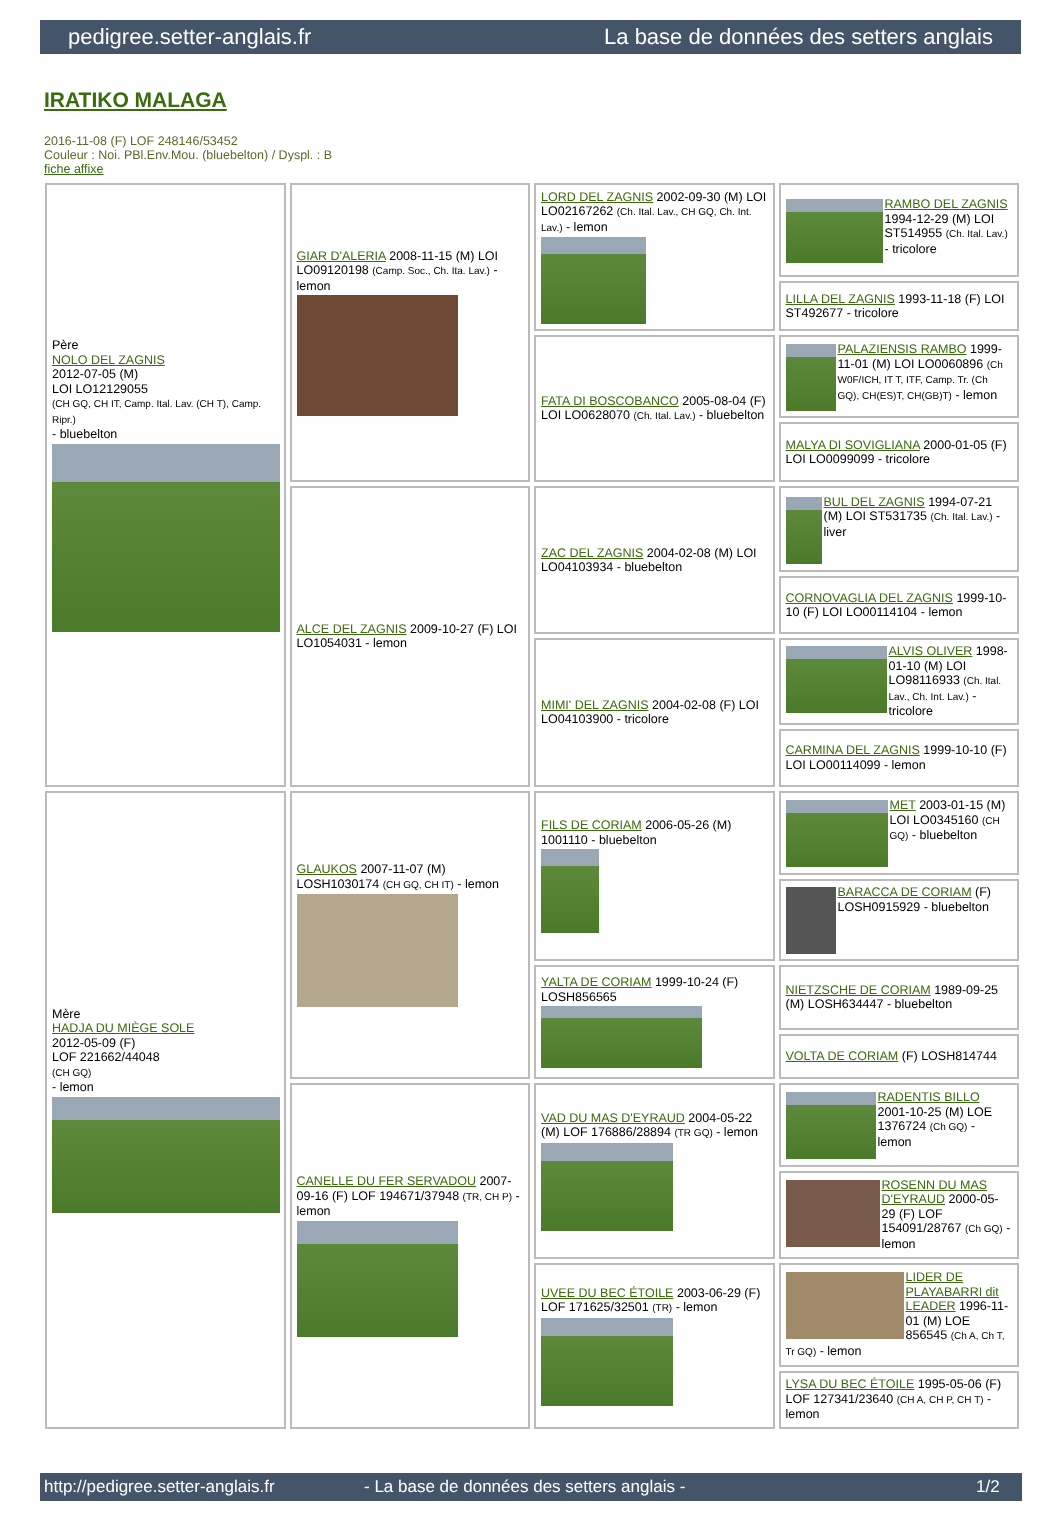pedigree.setter-anglais.fr La base de données des setters anglais
IRATIKO MALAGA
2016-11-08 (F) LOF 248146/53452
Couleur : Noi. PBl.Env.Mou. (bluebelton) / Dyspl. : B
fiche affixe
| Père NOLO DEL ZAGNIS 2012-07-05 (M) LOI LO12129055 (CH GQ, CH IT, Camp. Ital. Lav. (CH T), Camp. Ripr.) - bluebelton | GIAR D'ALERIA 2008-11-15 (M) LOI LO09120198 (Camp. Soc., Ch. Ita. Lav.) - lemon | LORD DEL ZAGNIS 2002-09-30 (M) LOI LO02167262 (Ch. Ital. Lav., CH GQ, Ch. Int. Lav.) - lemon | RAMBO DEL ZAGNIS 1994-12-29 (M) LOI ST514955 (Ch. Ital. Lav.) - tricolore |
| | | | LILLA DEL ZAGNIS 1993-11-18 (F) LOI ST492677 - tricolore |
| | | FATA DI BOSCOBANCO 2005-08-04 (F) LOI LO0628070 (Ch. Ital. Lav.) - bluebelton | PALAZIENSIS RAMBO 1999-11-01 (M) LOI LO0060896 (Ch W0F/ICH, IT T, ITF, Camp. Tr. (Ch GQ), CH(ES)T, CH(GB)T) - lemon |
| | | | MALYA DI SOVIGLIANA 2000-01-05 (F) LOI LO0099099 - tricolore |
| | ALCE DEL ZAGNIS 2009-10-27 (F) LOI LO1054031 - lemon | ZAC DEL ZAGNIS 2004-02-08 (M) LOI LO04103934 - bluebelton | BUL DEL ZAGNIS 1994-07-21 (M) LOI ST531735 (Ch. Ital. Lav.) - liver |
| | | | CORNOVAGLIA DEL ZAGNIS 1999-10-10 (F) LOI LO00114104 - lemon |
| | | MIMI' DEL ZAGNIS 2004-02-08 (F) LOI LO04103900 - tricolore | ALVIS OLIVER 1998-01-10 (M) LOI LO98116933 (Ch. Ital. Lav., Ch. Int. Lav.) - tricolore |
| | | | CARMINA DEL ZAGNIS 1999-10-10 (F) LOI LO00114099 - lemon |
| Mère HADJA DU MIÈGE SOLE 2012-05-09 (F) LOF 221662/44048 (CH GQ) - lemon | GLAUKOS 2007-11-07 (M) LOSH1030174 (CH GQ, CH IT) - lemon | FILS DE CORIAM 2006-05-26 (M) 1001110 - bluebelton | MET 2003-01-15 (M) LOI LO0345160 (CH GQ) - bluebelton |
| | | | BARACCA DE CORIAM (F) LOSH0915929 - bluebelton |
| | | YALTA DE CORIAM 1999-10-24 (F) LOSH856565 | NIETZSCHE DE CORIAM 1989-09-25 (M) LOSH634447 - bluebelton |
| | | | VOLTA DE CORIAM (F) LOSH814744 |
| | CANELLE DU FER SERVADOU 2007-09-16 (F) LOF 194671/37948 (TR, CH P) - lemon | VAD DU MAS D'EYRAUD 2004-05-22 (M) LOF 176886/28894 (TR GQ) - lemon | RADENTIS BILLO 2001-10-25 (M) LOE 1376724 (Ch GQ) - lemon |
| | | | ROSENN DU MAS D'EYRAUD 2000-05-29 (F) LOF 154091/28767 (Ch GQ) - lemon |
| | | UVEE DU BEC ÉTOILE 2003-06-29 (F) LOF 171625/32501 (TR) - lemon | LIDER DE PLAYABARRI dit LEADER 1996-11-01 (M) LOE 856545 (Ch A, Ch T, Tr GQ) - lemon |
| | | | LYSA DU BEC ÉTOILE 1995-05-06 (F) LOF 127341/23640 (CH A, CH P, CH T) - lemon |
http://pedigree.setter-anglais.fr - La base de données des setters anglais - 1/2